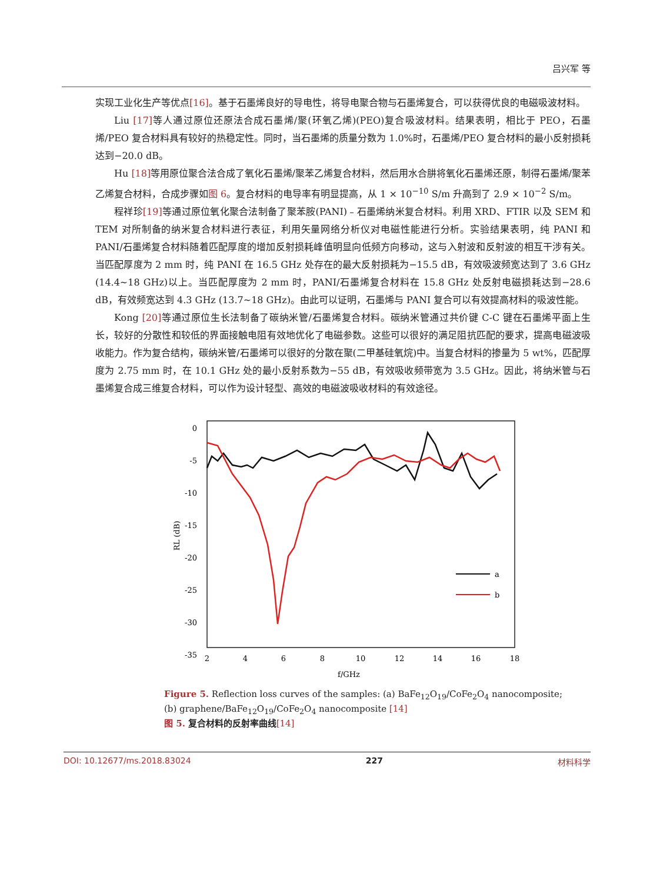吕兴军 等
实现工业化生产等优点[16]。基于石墨烯良好的导电性，将导电聚合物与石墨烯复合，可以获得优良的电磁吸波材料。
Liu [17] 等人通过原位还原法合成石墨烯/聚(环氧乙烯)(PEO)复合吸波材料。结果表明，相比于 PEO，石墨烯/PEO 复合材料具有较好的热稳定性。同时，当石墨烯的质量分数为 1.0%时，石墨烯/PEO 复合材料的最小反射损耗达到−20.0 dB。
Hu [18] 等用原位聚合法合成了氧化石墨烯/聚苯乙烯复合材料，然后用水合肼将氧化石墨烯还原，制得石墨烯/聚苯乙烯复合材料，合成步骤如图 6。复合材料的电导率有明显提高，从 1 × 10<sup>−10</sup> S/m 升高到了 2.9 × 10<sup>−2</sup> S/m。
程祥珍[19] 等通过原位氧化聚合法制备了聚苯胺(PANI)﹣石墨烯纳米复合材料。利用 XRD、FTIR 以及 SEM 和 TEM 对所制备的纳米复合材料进行表征，利用矢量网络分析仪对电磁性能进行分析。实验结果表明，纯 PANI 和 PANI/石墨烯复合材料随着匹配厚度的增加反射损耗峰值明显向低频方向移动，这与入射波和反射波的相互干涉有关。当匹配厚度为 2 mm 时，纯 PANI 在 16.5 GHz 处存在的最大反射损耗为−15.5 dB，有效吸波频宽达到了 3.6 GHz (14.4~18 GHz)以上。当匹配厚度为 2 mm 时，PANI/石墨烯复合材料在 15.8 GHz 处反射电磁损耗达到−28.6 dB，有效频宽达到 4.3 GHz (13.7~18 GHz)。由此可以证明，石墨烯与 PANI 复合可以有效提高材料的吸波性能。
Kong [20] 等通过原位生长法制备了碳纳米管/石墨烯复合材料。碳纳米管通过共价键 C-C 键在石墨烯平面上生长，较好的分散性和较低的界面接触电阻有效地优化了电磁参数。这些可以很好的满足阻抗匹配的要求，提高电磁波吸收能力。作为复合结构，碳纳米管/石墨烯可以很好的分散在聚(二甲基硅氧烷)中。当复合材料的掺量为 5 wt%，匹配厚度为 2.75 mm 时，在 10.1 GHz 处的最小反射系数为−55 dB，有效吸收频带宽为 3.5 GHz。因此，将纳米管与石墨烯复合成三维复合材料，可以作为设计轻型、高效的电磁波吸收材料的有效途径。
0
-5
-10
-15
-20
-25
-30
-35
2
4
6
8
10
12
14
16
18
f/GHz
RL (dB)
a
b
Figure 5. Reflection loss curves of the samples: (a) BaFe<sub>12</sub>O<sub>19</sub>/CoFe<sub>2</sub>O<sub>4</sub> nanocomposite;
(b) graphene/BaFe<sub>12</sub>O<sub>19</sub>/CoFe<sub>2</sub>O<sub>4</sub> nanocomposite [14]
图 5. 复合材料的反射率曲线[14]
DOI: 10.12677/ms.2018.83024 227 材料科学